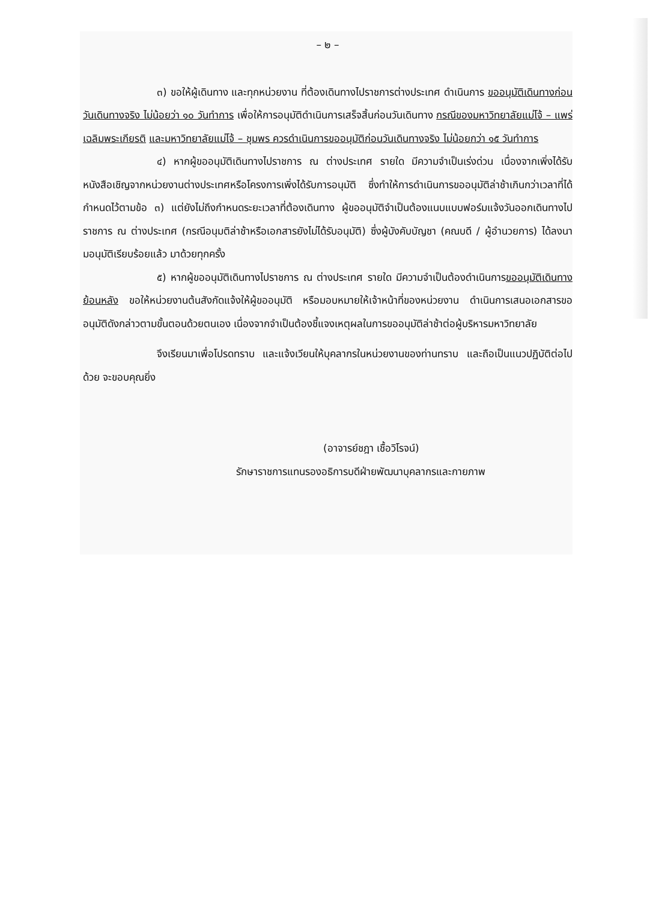– ๒ –
๓) ขอให้ผู้เดินทาง และทุกหน่วยงาน ที่ต้องเดินทางไปราชการต่างประเทศ ดำเนินการ ขออนุมัติเดินทางก่อนวันเดินทางจริง ไม่น้อยว่า ๑๐ วันทำการ เพื่อให้การอนุมัติดำเนินการเสร็จสิ้นก่อนวันเดินทาง กรณีของมหาวิทยาลัยแม่โจ้ – แพร่ เฉลิมพระเกียรติ และมหาวิทยาลัยแม่โจ้ – ชุมพร ควรดำเนินการขออนุมัติก่อนวันเดินทางจริง ไม่น้อยกว่า ๑๕ วันทำการ
๔) หากผู้ขออนุมัติเดินทางไปราชการ ณ ต่างประเทศ รายใด มีความจำเป็นเร่งด่วน เนื่องจากเพิ่งได้รับหนังสือเชิญจากหน่วยงานต่างประเทศหรือโครงการเพิ่งได้รับการอนุมัติ ซึ่งทำให้การดำเนินการขออนุมัติล่าช้าเกินกว่าเวลาที่ได้กำหนดไว้ตามข้อ ๓) แต่ยังไม่ถึงกำหนดระยะเวลาที่ต้องเดินทาง ผู้ขออนุมัติจำเป็นต้องแนบแบบฟอร์มแจ้งวันออกเดินทางไปราชการ ณ ต่างประเทศ (กรณีอนุมติล่าช้าหรือเอกสารยังไม่ได้รับอนุมัติ) ซึ่งผู้บังคับบัญชา (คณบดี / ผู้อำนวยการ) ได้ลงนามอนุมัติเรียบร้อยแล้ว มาด้วยทุกครั้ง
๕) หากผู้ขออนุมัติเดินทางไปราชการ ณ ต่างประเทศ รายใด มีความจำเป็นต้องดำเนินการขออนุมัติเดินทางย้อนหลัง ขอให้หน่วยงานต้นสังกัดแจ้งให้ผู้ขออนุมัติ หรือมอบหมายให้เจ้าหน้าที่ของหน่วยงาน ดำเนินการเสนอเอกสารขออนุมัติดังกล่าวตามขั้นตอนด้วยตนเอง เนื่องจากจำเป็นต้องชี้แจงเหตุผลในการขออนุมัติล่าช้าต่อผู้บริหารมหาวิทยาลัย
จึงเรียนมาเพื่อโปรดทราบ และแจ้งเวียนให้บุคลากรในหน่วยงานของท่านทราบ และถือเป็นแนวปฏิบัติต่อไปด้วย จะขอบคุณยิ่ง
(อาจารย์ชฎา เชื้อวิโรจน์)
รักษาราชการแทนรองอธิการบดีฝ่ายพัฒนาบุคลากรและกายภาพ